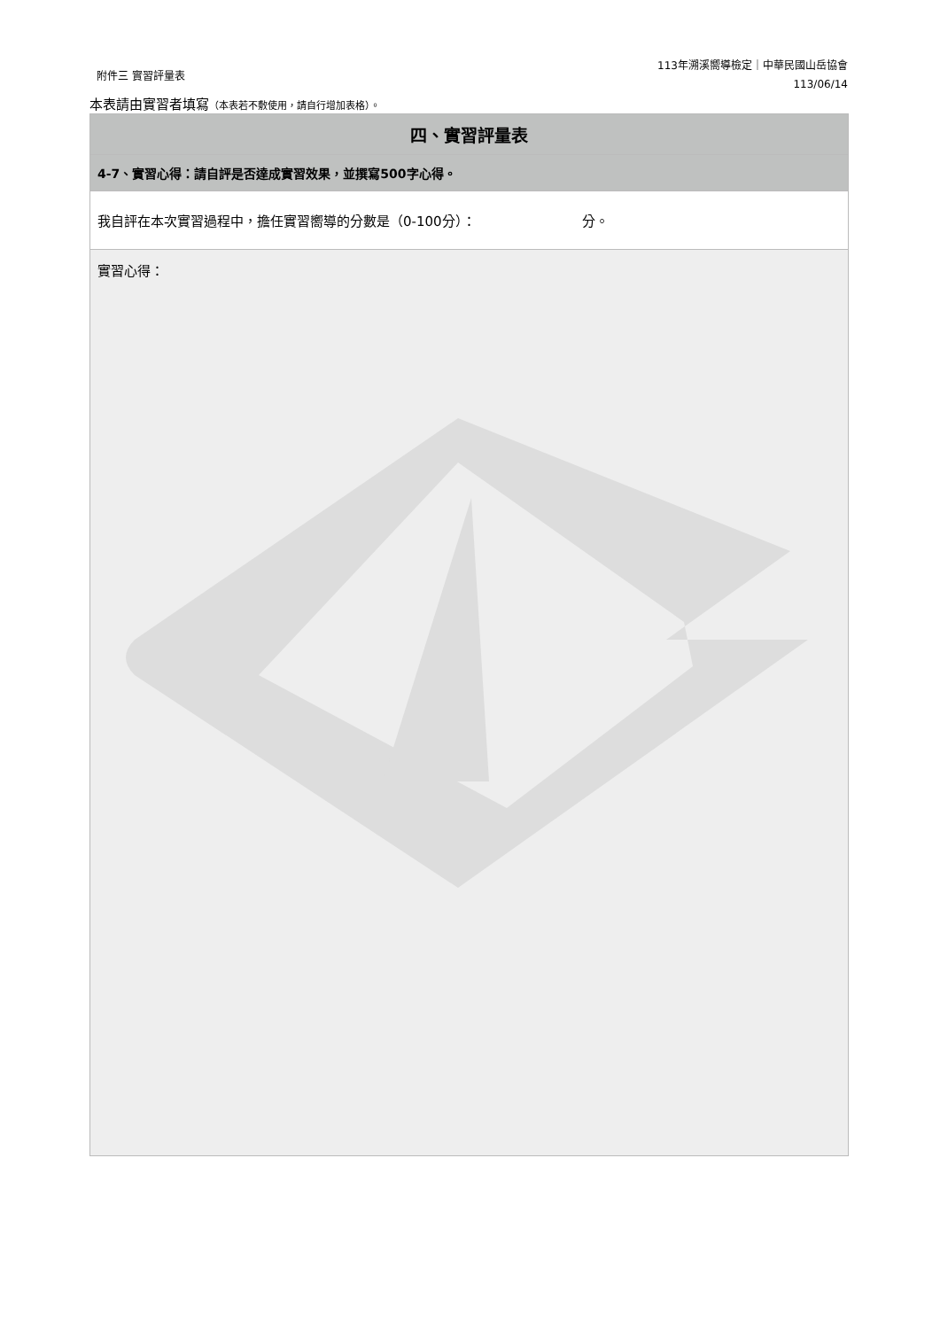附件三 實習評量表
113年溯溪嚮導檢定｜中華民國山岳協會
113/06/14
本表請由實習者填寫（本表若不敷使用，請自行增加表格）。
| 四、實習評量表 |
| --- |
| 4-7、實習心得：請自評是否達成實習效果，並撰寫500字心得。 |
| 我自評在本次實習過程中，擔任實習嚮導的分數是（0-100分）： 分。 |
| 實習心得： |